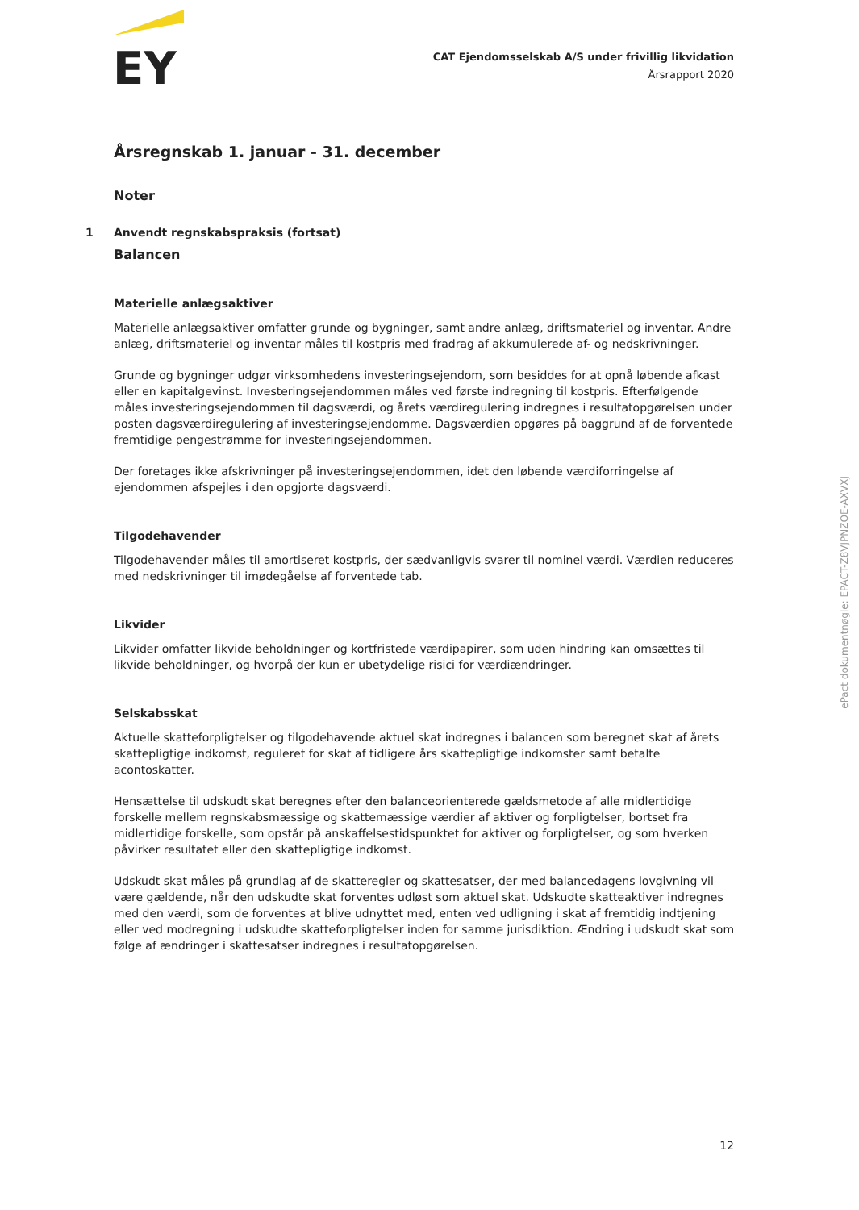EY
CAT Ejendomsselskab A/S under frivillig likvidation
Årsrapport 2020
Årsregnskab 1. januar - 31. december
Noter
1 Anvendt regnskabspraksis (fortsat)
Balancen
Materielle anlægsaktiver
Materielle anlægsaktiver omfatter grunde og bygninger, samt andre anlæg, driftsmateriel og inventar. Andre anlæg, driftsmateriel og inventar måles til kostpris med fradrag af akkumulerede af- og nedskrivninger.
Grunde og bygninger udgør virksomhedens investeringsejendom, som besiddes for at opnå løbende afkast eller en kapitalgevinst. Investeringsejendommen måles ved første indregning til kostpris. Efterfølgende måles investeringsejendommen til dagsværdi, og årets værdiregulering indregnes i resultatopgørelsen under posten dagsværdiregulering af investeringsejendomme. Dagsværdien opgøres på baggrund af de forventede fremtidige pengestrømme for investeringsejendommen.
Der foretages ikke afskrivninger på investeringsejendommen, idet den løbende værdiforringelse af ejendommen afspejles i den opgjorte dagsværdi.
Tilgodehavender
Tilgodehavender måles til amortiseret kostpris, der sædvanligvis svarer til nominel værdi. Værdien reduceres med nedskrivninger til imødegåelse af forventede tab.
Likvider
Likvider omfatter likvide beholdninger og kortfristede værdipapirer, som uden hindring kan omsættes til likvide beholdninger, og hvorpå der kun er ubetydelige risici for værdiændringer.
Selskabsskat
Aktuelle skatteforpligtelser og tilgodehavende aktuel skat indregnes i balancen som beregnet skat af årets skattepligtige indkomst, reguleret for skat af tidligere års skattepligtige indkomster samt betalte acontoskatter.
Hensættelse til udskudt skat beregnes efter den balanceorienterede gældsmetode af alle midlertidige forskelle mellem regnskabsmæssige og skattemæssige værdier af aktiver og forpligtelser, bortset fra midlertidige forskelle, som opstår på anskaffelsestidspunktet for aktiver og forpligtelser, og som hverken påvirker resultatet eller den skattepligtige indkomst.
Udskudt skat måles på grundlag af de skatteregler og skattesatser, der med balancedagens lovgivning vil være gældende, når den udskudte skat forventes udløst som aktuel skat. Udskudte skatteaktiver indregnes med den værdi, som de forventes at blive udnyttet med, enten ved udligning i skat af fremtidig indtjening eller ved modregning i udskudte skatteforpligtelser inden for samme jurisdiktion. Ændring i udskudt skat som følge af ændringer i skattesatser indregnes i resultatopgørelsen.
ePact dokumentnøgle: EPACT-Z8VJPNZOE-AXVXJ
12